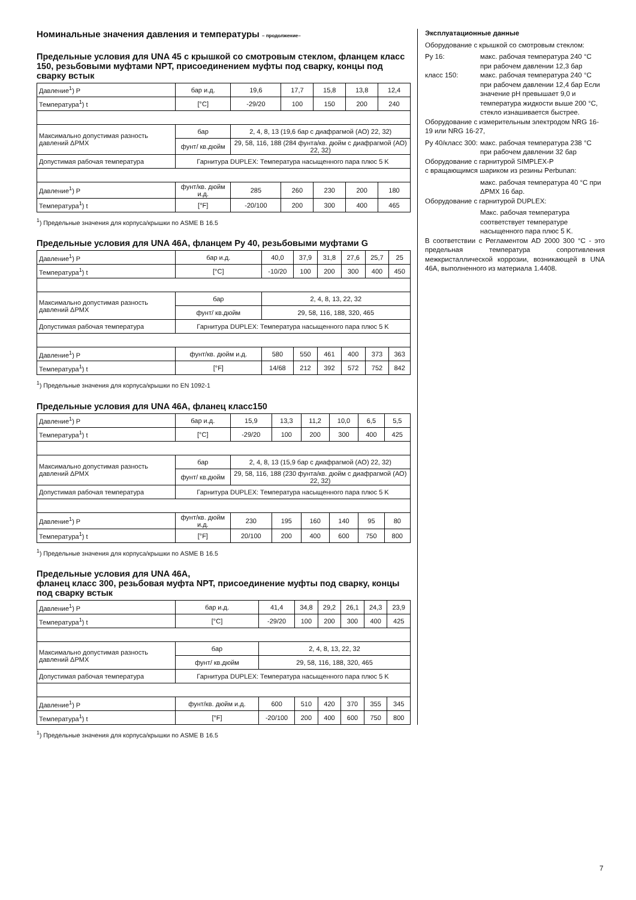Номинальные значения давления и температуры – продолжение–
Предельные условия для UNA 45 с крышкой со смотровым стеклом, фланцем класс 150, резьбовыми муфтами NPT, присоединением муфты под сварку, концы под сварку встык
| Давление<sup>1</sup>) P | бар и.д. | 19,6 | 17,7 | 15,8 | 13,8 | 12,4 |
| Температура<sup>1</sup>) t | [°C] | -29/20 | 100 | 150 | 200 | 240 |
| Максимально допустимая разность давлений ΔPMX | бар | 2, 4, 8, 13 (19,6 бар с диафрагмой (АО) 22, 32) | | | | |
| | фунт/ кв.дюйм | 29, 58, 116, 188 (284 фунта/кв. дюйм с диафрагмой (АО) 22, 32) | | | | |
| Допустимая рабочая температура | Гарнитура DUPLEX: Температура насыщенного пара плюс 5 K | | | | | |
| Давление<sup>1</sup>) P | фунт/кв. дюйм и.д. | 285 | 260 | 230 | 200 | 180 |
| Температура<sup>1</sup>) t | [°F] | -20/100 | 200 | 300 | 400 | 465 |
<sup>1</sup>) Предельные значения для корпуса/крышки по ASME B 16.5
Предельные условия для UNA 46A, фланцем Ру 40, резьбовыми муфтами G
| Давление<sup>1</sup>) P | бар и.д. | 40,0 | 37,9 | 31,8 | 27,6 | 25,7 | 25 |
| Температура<sup>1</sup>) t | [°C] | -10/20 | 100 | 200 | 300 | 400 | 450 |
| Максимально допустимая разность давлений ΔPMX | бар | 2, 4, 8, 13, 22, 32 | | | | | |
| | фунт/ кв.дюйм | 29, 58, 116, 188, 320, 465 | | | | | |
| Допустимая рабочая температура | Гарнитура DUPLEX: Температура насыщенного пара плюс 5 K | | | | | | |
| Давление<sup>1</sup>) P | фунт/кв. дюйм и.д. | 580 | 550 | 461 | 400 | 373 | 363 |
| Температура<sup>1</sup>) t | [°F] | 14/68 | 212 | 392 | 572 | 752 | 842 |
<sup>1</sup>) Предельные значения для корпуса/крышки по EN 1092-1
Предельные условия для UNA 46A, фланец класс150
| Давление<sup>1</sup>) P | бар и.д. | 15,9 | 13,3 | 11,2 | 10,0 | 6,5 | 5,5 |
| Температура<sup>1</sup>) t | [°C] | -29/20 | 100 | 200 | 300 | 400 | 425 |
| Максимально допустимая разность давлений ΔPMX | бар | 2, 4, 8, 13 (15,9 бар с диафрагмой (АО) 22, 32) | | | | | |
| | фунт/ кв.дюйм | 29, 58, 116, 188 (230 фунта/кв. дюйм с диафрагмой (АО) 22, 32) | | | | | |
| Допустимая рабочая температура | Гарнитура DUPLEX: Температура насыщенного пара плюс 5 K | | | | | | |
| Давление<sup>1</sup>) P | фунт/кв. дюйм и.д. | 230 | 195 | 160 | 140 | 95 | 80 |
| Температура<sup>1</sup>) t | [°F] | 20/100 | 200 | 400 | 600 | 750 | 800 |
<sup>1</sup>) Предельные значения для корпуса/крышки по ASME B 16.5
Предельные условия для UNA 46A,
фланец класс 300, резьбовая муфта NPT, присоединение муфты под сварку, концы под сварку встык
| Давление<sup>1</sup>) P | бар и.д. | 41,4 | 34,8 | 29,2 | 26,1 | 24,3 | 23,9 |
| Температура<sup>1</sup>) t | [°C] | -29/20 | 100 | 200 | 300 | 400 | 425 |
| Максимально допустимая разность давлений ΔPMX | бар | 2, 4, 8, 13, 22, 32 | | | | | |
| | фунт/ кв.дюйм | 29, 58, 116, 188, 320, 465 | | | | | |
| Допустимая рабочая температура | Гарнитура DUPLEX: Температура насыщенного пара плюс 5 K | | | | | | |
| Давление<sup>1</sup>) P | фунт/кв. дюйм и.д. | 600 | 510 | 420 | 370 | 355 | 345 |
| Температура<sup>1</sup>) t | [°F] | -20/100 | 200 | 400 | 600 | 750 | 800 |
<sup>1</sup>) Предельные значения для корпуса/крышки по ASME B 16.5
Эксплуатационные данные
Оборудование с крышкой со смотровым стеклом:
Ру 16: макс. рабочая температура 240 °C при рабочем давлении 12,3 бар
класс 150: макс. рабочая температура 240 °C при рабочем давлении 12,4 бар Если значение pH превышает 9,0 и температура жидкости выше 200 °C, стекло изнашивается быстрее.
Оборудование с измерительным электродом NRG 16-19 или NRG 16-27,
Ру 40/класс 300:
макс. рабочая температура 238 °C при рабочем давлении 32 бар
Оборудование с гарнитурой SIMPLEX-P
с вращающимся шариком из резины Perbunan:
макс. рабочая температура 40 °C при ΔPMX 16 бар.
Оборудование с гарнитурой DUPLEX:
Макс. рабочая температура соответствует температуре насыщенного пара плюс 5 K.
В соответствии с Регламентом AD 2000 300 °C - это предельная температура сопротивления межкристаллической коррозии, возникающей в UNA 46A, выполненного из материала 1.4408.
7